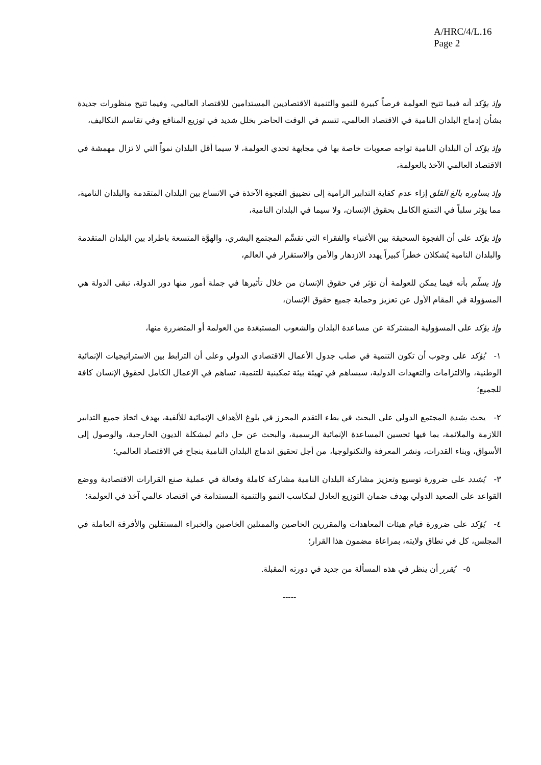A/HRC/4/L.16
Page 2
وإذ يؤكد أنه فيما تتيح العولمة فرصاً كبيرة للنمو والتنمية الاقتصاديين المستدامين للاقتصاد العالمي، وفيما تتيح منظورات جديدة بشأن إدماج البلدان النامية في الاقتصاد العالمي، تتسم في الوقت الحاضر بخلل شديد في توزيع المنافع وفي تقاسم التكاليف،
وإذ يؤكد أن البلدان النامية تواجه صعوبات خاصة بها في مجابهة تحدي العولمة، لا سيما أقل البلدان نمواً التي لا تزال مهمشة في الاقتصاد العالمي الآخذ بالعولمة،
وإذ يساوره بالغ القلق إزاء عدم كفاية التدابير الرامية إلى تضييق الفجوة الآخذة في الاتساع بين البلدان المتقدمة والبلدان النامية، مما يؤثر سلباً في التمتع الكامل بحقوق الإنسان، ولا سيما في البلدان النامية،
وإذ يؤكد على أن الفجوة السحيقة بين الأغنياء والفقراء التي تقسِّم المجتمع البشري، والهوَّة المتسعة باطراد بين البلدان المتقدمة والبلدان النامية يُشكلان خطراً كبيراً يهدد الازدهار والأمن والاستقرار في العالم،
وإذ يسلّم بأنه فيما يمكن للعولمة أن تؤثر في حقوق الإنسان من خلال تأثيرها في جملة أمور منها دور الدولة، تبقى الدولة هي المسؤولة في المقام الأول عن تعزيز وحماية جميع حقوق الإنسان،
وإذ يؤكد على المسؤولية المشتركة عن مساعدة البلدان والشعوب المستبعَدة من العولمة أو المتضررة منها،
١- يُؤكد على وجوب أن تكون التنمية في صلب جدول الأعمال الاقتصادي الدولي وعلى أن الترابط بين الاستراتيجيات الإنمائية الوطنية، والالتزامات والتعهدات الدولية، سيساهم في تهيئة بيئة تمكينية للتنمية، تساهم في الإعمال الكامل لحقوق الإنسان كافة للجميع؛
٢- يحث بشدة المجتمع الدولي على البحث في بطء التقدم المحرز في بلوغ الأهداف الإنمائية للألفية، بهدف اتخاذ جميع التدابير اللازمة والملائمة، بما فيها تحسين المساعدة الإنمائية الرسمية، والبحث عن حل دائم لمشكلة الديون الخارجية، والوصول إلى الأسواق، وبناء القدرات، ونشر المعرفة والتكنولوجيا، من أجل تحقيق اندماج البلدان النامية بنجاح في الاقتصاد العالمي؛
٣- يُشدد على ضرورة توسيع وتعزيز مشاركة البلدان النامية مشاركة كاملة وفعالة في عملية صنع القرارات الاقتصادية ووضع القواعد على الصعيد الدولي بهدف ضمان التوزيع العادل لمكاسب النمو والتنمية المستدامة في اقتصاد عالمي آخذ في العولمة؛
٤- يُؤكد على ضرورة قيام هيئات المعاهدات والمقررين الخاصين والممثلين الخاصين والخبراء المستقلين والأفرقة العاملة في المجلس، كل في نطاق ولايته، بمراعاة مضمون هذا القرار؛
٥- يُقرر أن ينظر في هذه المسألة من جديد في دورته المقبلة.
-----